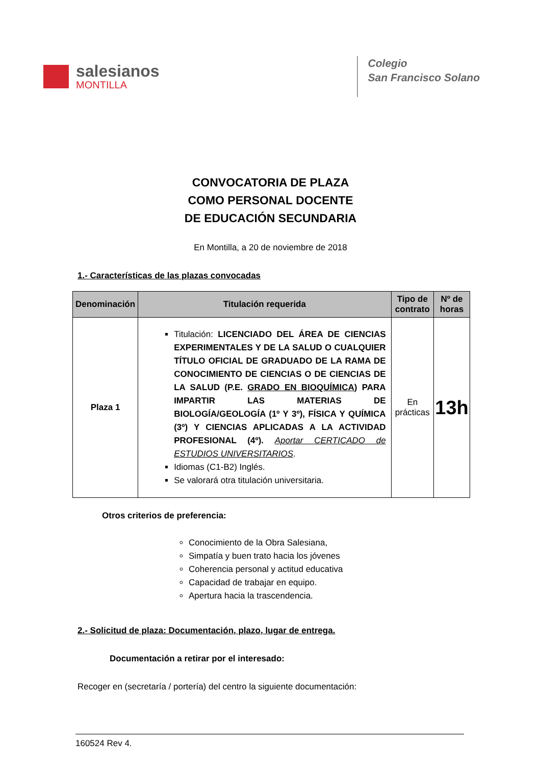salesianos
MONTILLA
Colegio
San Francisco Solano
CONVOCATORIA DE PLAZA
COMO PERSONAL DOCENTE
DE EDUCACIÓN SECUNDARIA
En Montilla, a 20 de noviembre de 2018
1.- Características de las plazas convocadas
| Denominación | Titulación requerida | Tipo de contrato | Nº de horas |
| --- | --- | --- | --- |
| Plaza 1 | Titulación: LICENCIADO DEL ÁREA DE CIENCIAS EXPERIMENTALES Y DE LA SALUD O CUALQUIER TÍTULO OFICIAL DE GRADUADO DE LA RAMA DE CONOCIMIENTO DE CIENCIAS O DE CIENCIAS DE LA SALUD (P.E. GRADO EN BIOQUÍMICA ) PARA IMPARTIR LAS MATERIAS DE BIOLOGÍA/GEOLOGÍA (1º Y 3º), FÍSICA Y QUÍMICA (3º) Y CIENCIAS APLICADAS A LA ACTIVIDAD PROFESIONAL (4º). Aportar CERTICADO de ESTUDIOS UNIVERSITARIOS . Idiomas (C1-B2) Inglés. Se valorará otra titulación universitaria. | En prácticas | 13h |
Otros criterios de preferencia:
Conocimiento de la Obra Salesiana,
Simpatía y buen trato hacia los jóvenes
Coherencia personal y actitud educativa
Capacidad de trabajar en equipo.
Apertura hacia la trascendencia.
2.- Solicitud de plaza: Documentación, plazo, lugar de entrega.
Documentación a retirar por el interesado:
Recoger en (secretaría / portería) del centro la siguiente documentación:
160524 Rev 4.